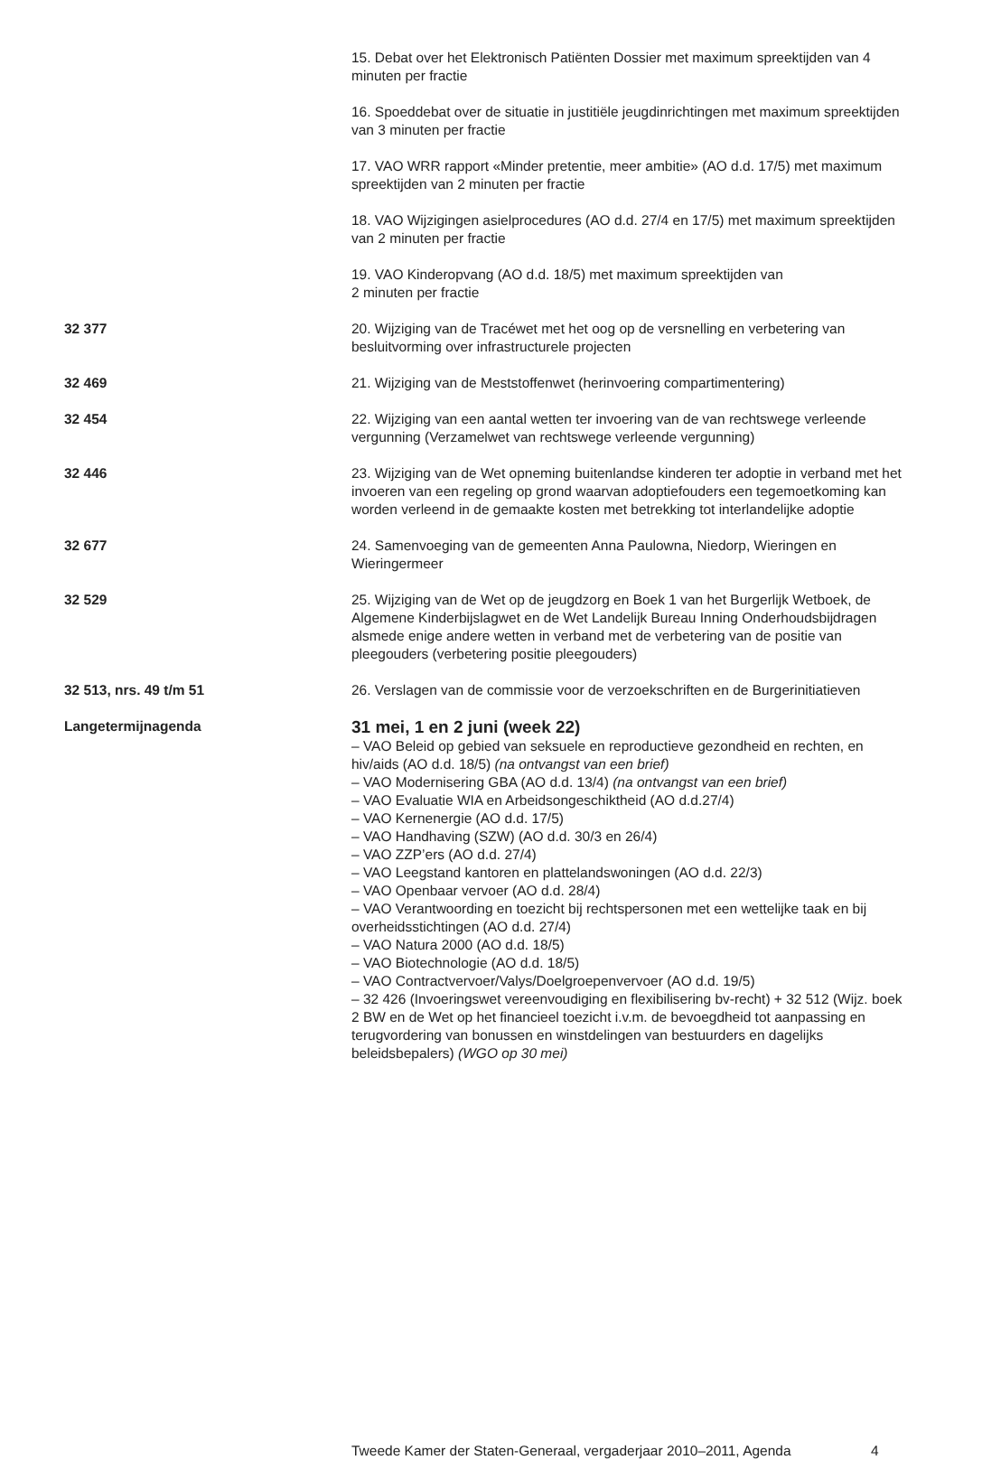15. Debat over het Elektronisch Patiënten Dossier met maximum spreektijden van 4 minuten per fractie
16. Spoeddebat over de situatie in justitiële jeugdinrichtingen met maximum spreektijden van 3 minuten per fractie
17. VAO WRR rapport «Minder pretentie, meer ambitie» (AO d.d. 17/5) met maximum spreektijden van 2 minuten per fractie
18. VAO Wijzigingen asielprocedures (AO d.d. 27/4 en 17/5) met maximum spreektijden van 2 minuten per fractie
19. VAO Kinderopvang (AO d.d. 18/5) met maximum spreektijden van
2 minuten per fractie
32 377 20. Wijziging van de Tracéwet met het oog op de versnelling en verbetering van besluitvorming over infrastructurele projecten
32 469 21. Wijziging van de Meststoffenwet (herinvoering compartimentering)
32 454 22. Wijziging van een aantal wetten ter invoering van de van rechtswege verleende vergunning (Verzamelwet van rechtswege verleende vergunning)
32 446 23. Wijziging van de Wet opneming buitenlandse kinderen ter adoptie in verband met het invoeren van een regeling op grond waarvan adoptiefouders een tegemoetkoming kan worden verleend in de gemaakte kosten met betrekking tot interlandelijke adoptie
32 677 24. Samenvoeging van de gemeenten Anna Paulowna, Niedorp, Wieringen en Wieringermeer
32 529 25. Wijziging van de Wet op de jeugdzorg en Boek 1 van het Burgerlijk Wetboek, de Algemene Kinderbijslagwet en de Wet Landelijk Bureau Inning Onderhoudsbijdragen alsmede enige andere wetten in verband met de verbetering van de positie van pleegouders (verbetering positie pleegouders)
32 513, nrs. 49 t/m 51 26. Verslagen van de commissie voor de verzoekschriften en de Burgerinitiatieven
Langetermijnagenda
31 mei, 1 en 2 juni (week 22)
– VAO Beleid op gebied van seksuele en reproductieve gezondheid en rechten, en hiv/aids (AO d.d. 18/5) (na ontvangst van een brief)
– VAO Modernisering GBA (AO d.d. 13/4) (na ontvangst van een brief)
– VAO Evaluatie WIA en Arbeidsongeschiktheid (AO d.d.27/4)
– VAO Kernenergie (AO d.d. 17/5)
– VAO Handhaving (SZW) (AO d.d. 30/3 en 26/4)
– VAO ZZP’ers (AO d.d. 27/4)
– VAO Leegstand kantoren en plattelandswoningen (AO d.d. 22/3)
– VAO Openbaar vervoer (AO d.d. 28/4)
– VAO Verantwoording en toezicht bij rechtspersonen met een wettelijke taak en bij overheidsstichtingen (AO d.d. 27/4)
– VAO Natura 2000 (AO d.d. 18/5)
– VAO Biotechnologie (AO d.d. 18/5)
– VAO Contractvervoer/Valys/Doelgroepenvervoer (AO d.d. 19/5)
– 32 426 (Invoeringswet vereenvoudiging en flexibilisering bv-recht) + 32 512 (Wijz. boek 2 BW en de Wet op het financieel toezicht i.v.m. de bevoegdheid tot aanpassing en terugvordering van bonussen en winstdelingen van bestuurders en dagelijks beleidsbepalers) (WGO op 30 mei)
Tweede Kamer der Staten-Generaal, vergaderjaar 2010–2011, Agenda
4